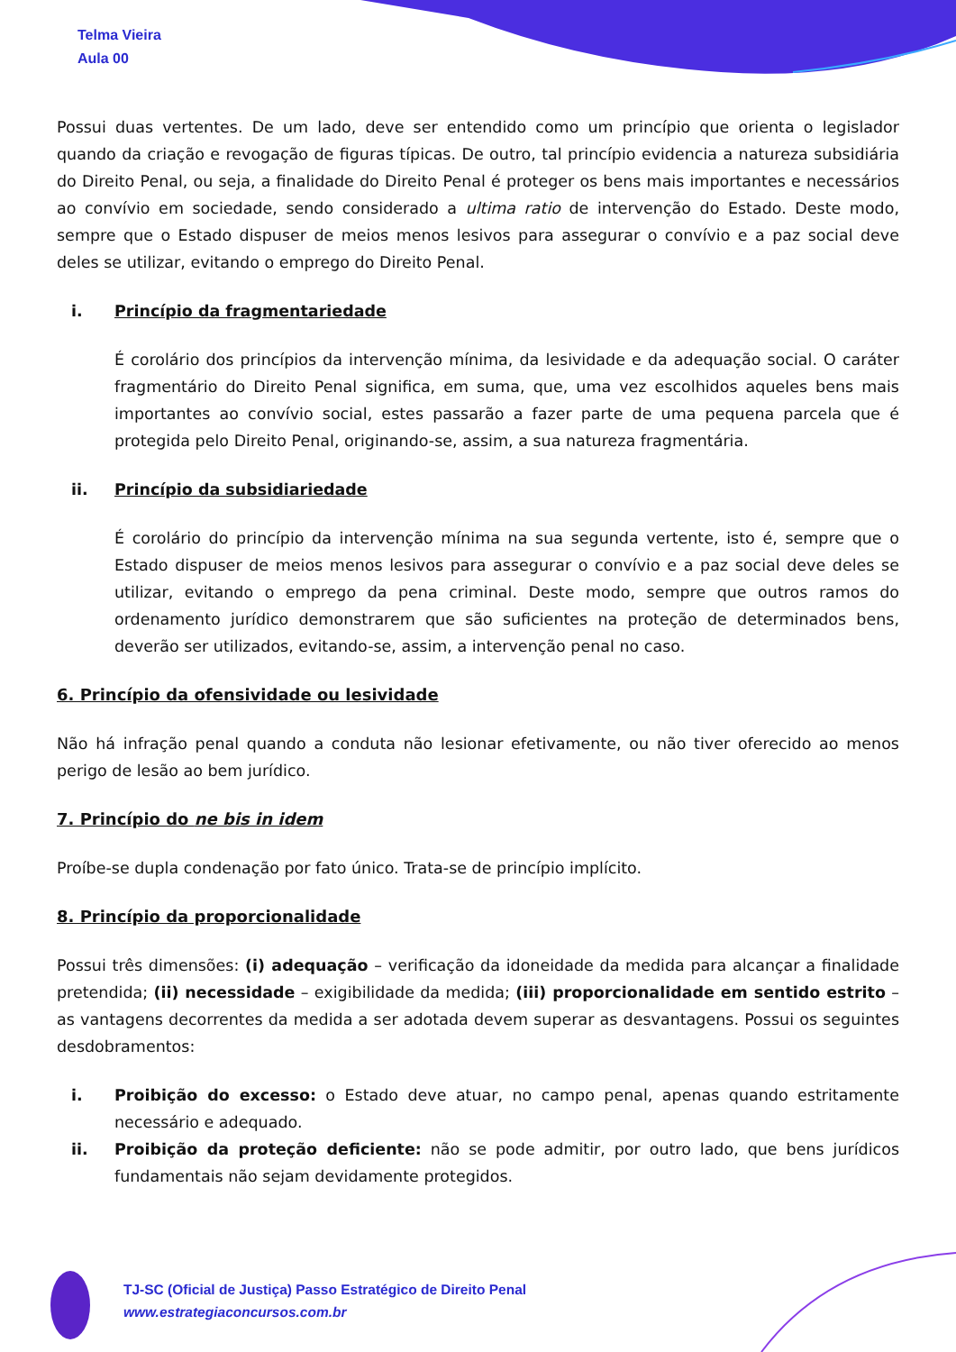Telma Vieira
Aula 00
Possui duas vertentes. De um lado, deve ser entendido como um princípio que orienta o legislador quando da criação e revogação de figuras típicas. De outro, tal princípio evidencia a natureza subsidiária do Direito Penal, ou seja, a finalidade do Direito Penal é proteger os bens mais importantes e necessários ao convívio em sociedade, sendo considerado a ultima ratio de intervenção do Estado. Deste modo, sempre que o Estado dispuser de meios menos lesivos para assegurar o convívio e a paz social deve deles se utilizar, evitando o emprego do Direito Penal.
i. Princípio da fragmentariedade
É corolário dos princípios da intervenção mínima, da lesividade e da adequação social. O caráter fragmentário do Direito Penal significa, em suma, que, uma vez escolhidos aqueles bens mais importantes ao convívio social, estes passarão a fazer parte de uma pequena parcela que é protegida pelo Direito Penal, originando-se, assim, a sua natureza fragmentária.
ii. Princípio da subsidiariedade
É corolário do princípio da intervenção mínima na sua segunda vertente, isto é, sempre que o Estado dispuser de meios menos lesivos para assegurar o convívio e a paz social deve deles se utilizar, evitando o emprego da pena criminal. Deste modo, sempre que outros ramos do ordenamento jurídico demonstrarem que são suficientes na proteção de determinados bens, deverão ser utilizados, evitando-se, assim, a intervenção penal no caso.
6. Princípio da ofensividade ou lesividade
Não há infração penal quando a conduta não lesionar efetivamente, ou não tiver oferecido ao menos perigo de lesão ao bem jurídico.
7. Princípio do ne bis in idem
Proíbe-se dupla condenação por fato único. Trata-se de princípio implícito.
8. Princípio da proporcionalidade
Possui três dimensões: (i) adequação – verificação da idoneidade da medida para alcançar a finalidade pretendida; (ii) necessidade – exigibilidade da medida; (iii) proporcionalidade em sentido estrito – as vantagens decorrentes da medida a ser adotada devem superar as desvantagens. Possui os seguintes desdobramentos:
i. Proibição do excesso: o Estado deve atuar, no campo penal, apenas quando estritamente necessário e adequado.
ii. Proibição da proteção deficiente: não se pode admitir, por outro lado, que bens jurídicos fundamentais não sejam devidamente protegidos.
TJ-SC (Oficial de Justiça) Passo Estratégico de Direito Penal
www.estrategiaconcursos.com.br